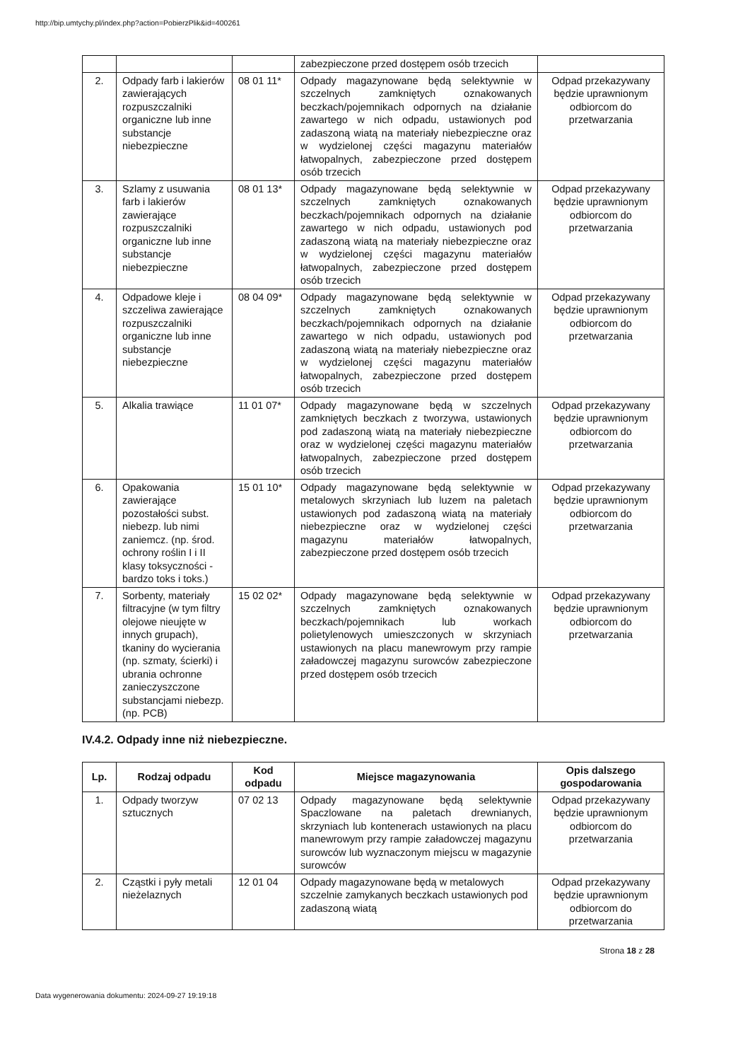http://bip.umtychy.pl/index.php?action=PobierzPlik&id=400261
| | | | zabezpieczone przed dostępem osób trzecich | |
| 2. | Odpady farb i lakierów zawierających rozpuszczalniki organiczne lub inne substancje niebezpieczne | 08 01 11* | Odpady magazynowane będą selektywnie w szczelnych zamkniętych oznakowanych beczkach/pojemnikach odpornych na działanie zawartego w nich odpadu, ustawionych pod zadaszoną wiatą na materiały niebezpieczne oraz w wydzielonej części magazynu materiałów łatwopalnych, zabezpieczone przed dostępem osób trzecich | Odpad przekazywany będzie uprawnionym odbiorcom do przetwarzania |
| 3. | Szlamy z usuwania farb i lakierów zawierające rozpuszczalniki organiczne lub inne substancje niebezpieczne | 08 01 13* | Odpady magazynowane będą selektywnie w szczelnych zamkniętych oznakowanych beczkach/pojemnikach odpornych na działanie zawartego w nich odpadu, ustawionych pod zadaszoną wiatą na materiały niebezpieczne oraz w wydzielonej części magazynu materiałów łatwopalnych, zabezpieczone przed dostępem osób trzecich | Odpad przekazywany będzie uprawnionym odbiorcom do przetwarzania |
| 4. | Odpadowe kleje i szczeliwa zawierające rozpuszczalniki organiczne lub inne substancje niebezpieczne | 08 04 09* | Odpady magazynowane będą selektywnie w szczelnych zamkniętych oznakowanych beczkach/pojemnikach odpornych na działanie zawartego w nich odpadu, ustawionych pod zadaszoną wiatą na materiały niebezpieczne oraz w wydzielonej części magazynu materiałów łatwopalnych, zabezpieczone przed dostępem osób trzecich | Odpad przekazywany będzie uprawnionym odbiorcom do przetwarzania |
| 5. | Alkalia trawiące | 11 01 07* | Odpady magazynowane będą w szczelnych zamkniętych beczkach z tworzywa, ustawionych pod zadaszoną wiatą na materiały niebezpieczne oraz w wydzielonej części magazynu materiałów łatwopalnych, zabezpieczone przed dostępem osób trzecich | Odpad przekazywany będzie uprawnionym odbiorcom do przetwarzania |
| 6. | Opakowania zawierające pozostałości subst. niebezp. lub nimi zaniemcz. (np. środ. ochrony roślin I i II klasy toksyczności - bardzo toks i toks.) | 15 01 10* | Odpady magazynowane będą selektywnie w metalowych skrzyniach lub luzem na paletach ustawionych pod zadaszoną wiatą na materiały niebezpieczne oraz w wydzielonej części magazynu materiałów łatwopalnych, zabezpieczone przed dostępem osób trzecich | Odpad przekazywany będzie uprawnionym odbiorcom do przetwarzania |
| 7. | Sorbenty, materiały filtracyjne (w tym filtry olejowe nieujęte w innych grupach), tkaniny do wycierania (np. szmaty, ścierki) i ubrania ochronne zanieczyszczone substancjami niebezp. (np. PCB) | 15 02 02* | Odpady magazynowane będą selektywnie w szczelnych zamkniętych oznakowanych beczkach/pojemnikach lub workach polietylenowych umieszczonych w skrzyniach ustawionych na placu manewrowym przy rampie załadowczej magazynu surowców zabezpieczone przed dostępem osób trzecich | Odpad przekazywany będzie uprawnionym odbiorcom do przetwarzania |
IV.4.2. Odpady inne niż niebezpieczne.
| Lp. | Rodzaj odpadu | Kod odpadu | Miejsce magazynowania | Opis dalszego gospodarowania |
| --- | --- | --- | --- | --- |
| 1. | Odpady tworzyw sztucznych | 07 02 13 | Odpady magazynowane będą selektywnie Spaczlowane na paletach drewnianych, skrzyniach lub kontenerach ustawionych na placu manewrowym przy rampie załadowczej magazynu surowców lub wyznaczonym miejscu w magazynie surowców | Odpad przekazywany będzie uprawnionym odbiorcom do przetwarzania |
| 2. | Cząstki i pyły metali nieżelaznych | 12 01 04 | Odpady magazynowane będą w metalowych szczelnie zamykanych beczkach ustawionych pod zadaszoną wiatą | Odpad przekazywany będzie uprawnionym odbiorcom do przetwarzania |
Strona 18 z 28
Data wygenerowania dokumentu: 2024-09-27 19:19:18